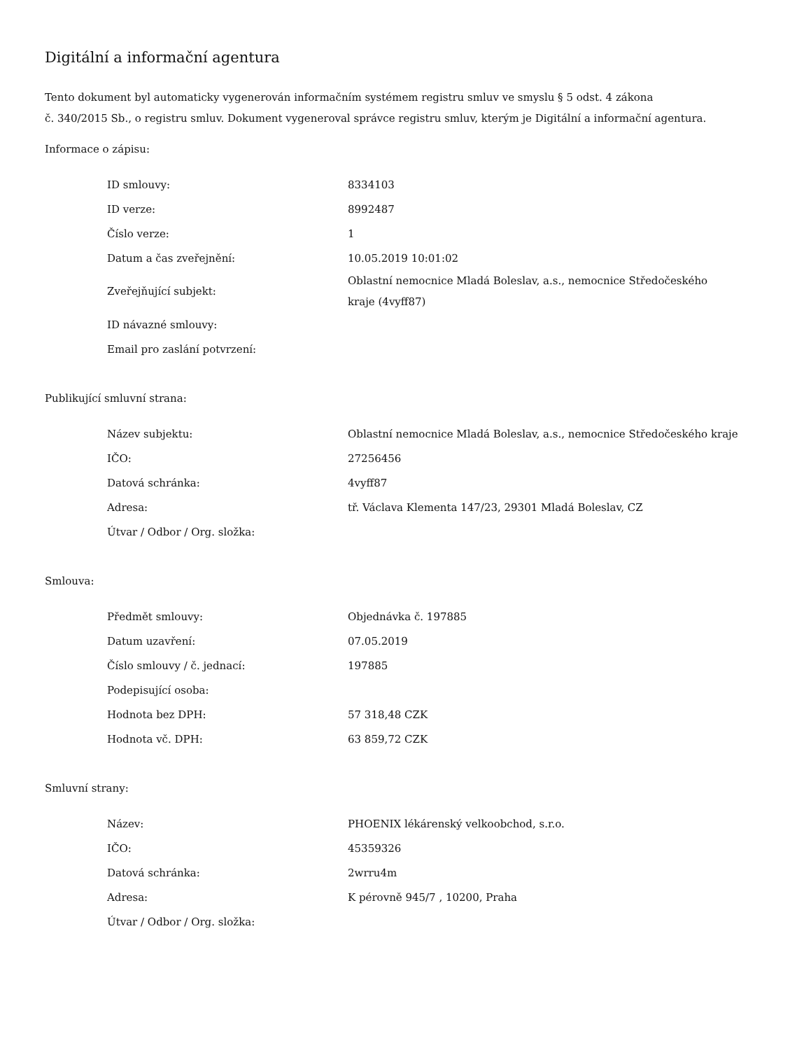Digitální a informační agentura
Tento dokument byl automaticky vygenerován informačním systémem registru smluv ve smyslu § 5 odst. 4 zákona
č. 340/2015 Sb., o registru smluv. Dokument vygeneroval správce registru smluv, kterým je Digitální a informační agentura.
Informace o zápisu:
| ID smlouvy: | 8334103 |
| ID verze: | 8992487 |
| Číslo verze: | 1 |
| Datum a čas zveřejnění: | 10.05.2019 10:01:02 |
| Zveřejňující subjekt: | Oblastní nemocnice Mladá Boleslav, a.s., nemocnice Středočeského kraje (4vyff87) |
| ID návazné smlouvy: | |
| Email pro zaslání potvrzení: | |
Publikující smluvní strana:
| Název subjektu: | Oblastní nemocnice Mladá Boleslav, a.s., nemocnice Středočeského kraje |
| IČO: | 27256456 |
| Datová schránka: | 4vyff87 |
| Adresa: | tř. Václava Klementa 147/23, 29301 Mladá Boleslav, CZ |
| Útvar / Odbor / Org. složka: | |
Smlouva:
| Předmět smlouvy: | Objednávka č. 197885 |
| Datum uzavření: | 07.05.2019 |
| Číslo smlouvy / č. jednací: | 197885 |
| Podepisující osoba: | |
| Hodnota bez DPH: | 57 318,48 CZK |
| Hodnota vč. DPH: | 63 859,72 CZK |
Smluvní strany:
| Název: | PHOENIX lékárenský velkoobchod, s.r.o. |
| IČO: | 45359326 |
| Datová schránka: | 2wrru4m |
| Adresa: | K pérovně 945/7 , 10200, Praha |
| Útvar / Odbor / Org. složka: | |